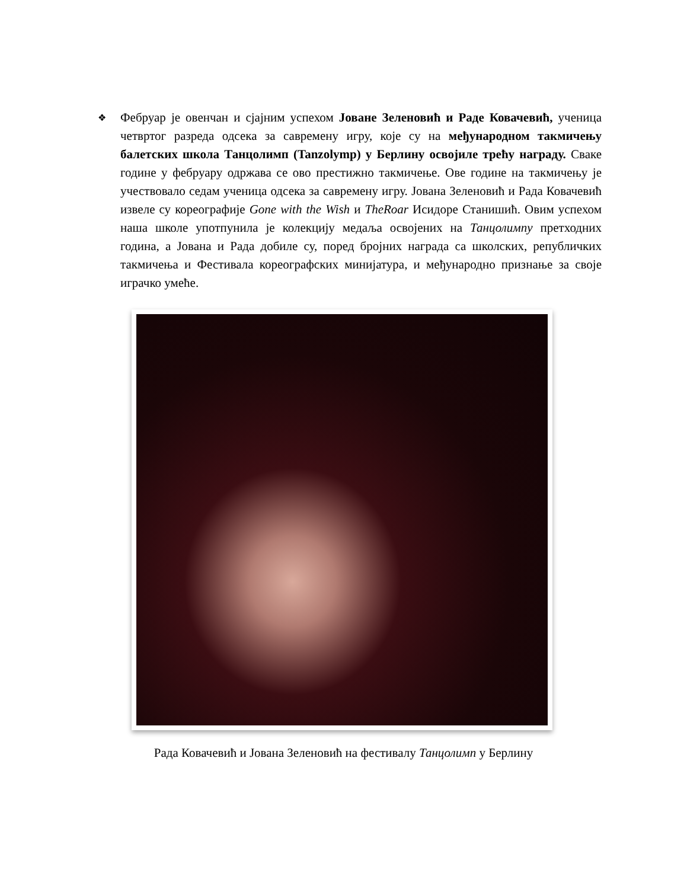❖
Фебруар је овенчан и сјајним успехом Јоване Зеленовић и Раде Ковачевић, ученица четвртог разреда одсека за савремену игру, које су на међународном такмичењу балетских школа Танцолимп (Tanzolymp) у Берлину освојиле трећу награду. Сваке године у фебруару одржава се ово престижно такмичење. Ове године на такмичењу је учествовало седам ученица одсека за савремену игру. Јована Зеленовић и Рада Ковачевић извеле су кореографије Gone with the Wish и TheRoar Исидоре Станишић. Овим успехом наша школе употпунила је колекцију медаља освојених на Танцолимпу претходних година, а Јована и Рада добиле су, поред бројних награда са школских, републичких такмичења и Фестивала кореографских минијатура, и међународно признање за своје играчко умеће.
Рада Ковачевић и Јована Зеленовић на фестивалу Танцолимп у Берлину